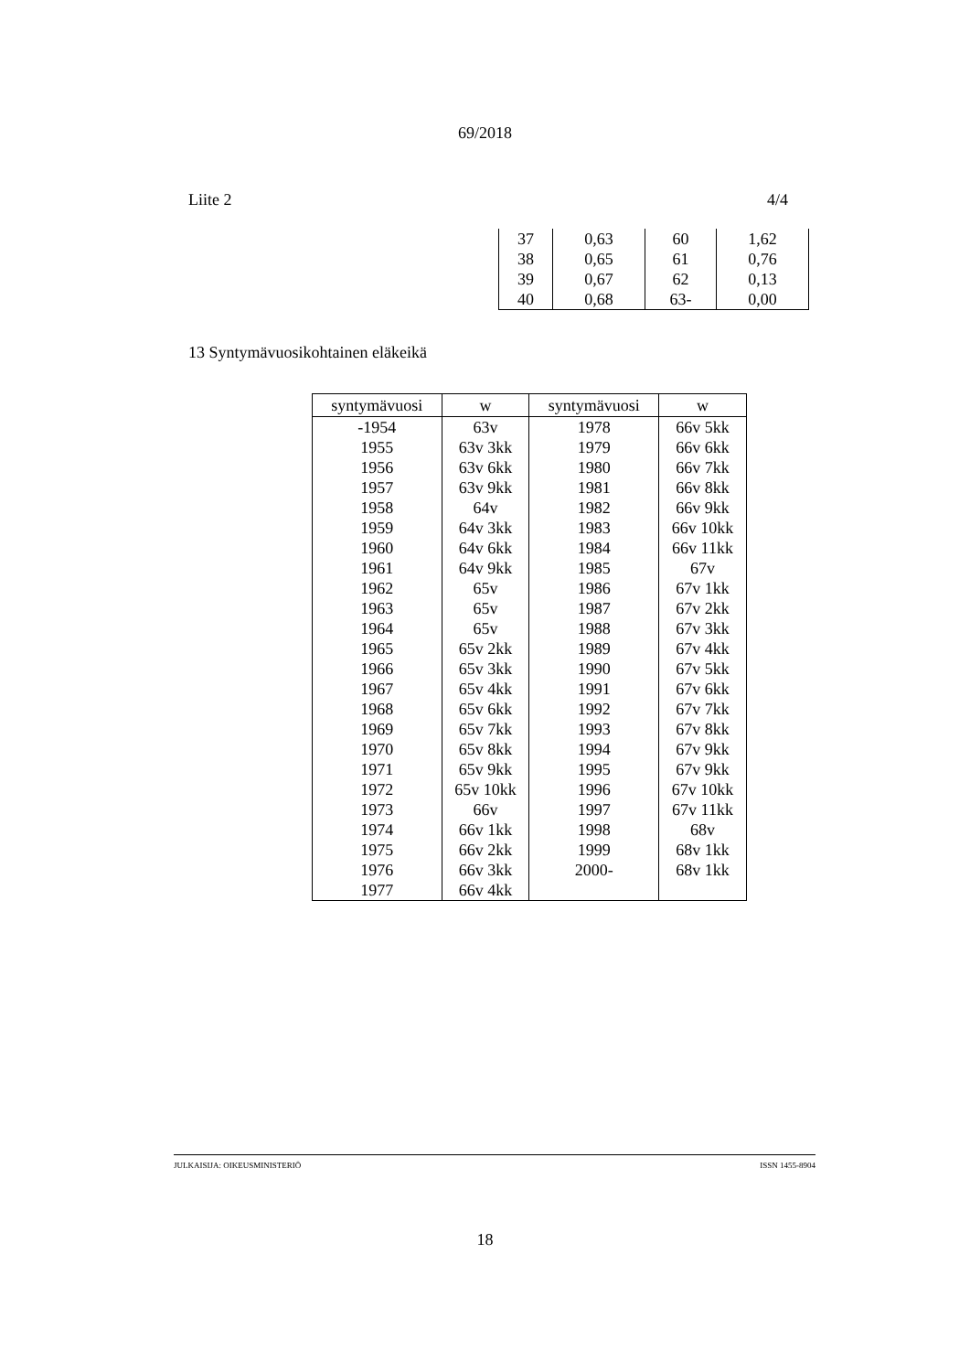69/2018
Liite 2 4/4
| 37 | 0,63 | 60 | 1,62 |
| 38 | 0,65 | 61 | 0,76 |
| 39 | 0,67 | 62 | 0,13 |
| 40 | 0,68 | 63- | 0,00 |
13 Syntymävuosikohtainen eläkeikä
| syntymävuosi | w | syntymävuosi | w |
| --- | --- | --- | --- |
| -1954 | 63v | 1978 | 66v 5kk |
| 1955 | 63v 3kk | 1979 | 66v 6kk |
| 1956 | 63v 6kk | 1980 | 66v 7kk |
| 1957 | 63v 9kk | 1981 | 66v 8kk |
| 1958 | 64v | 1982 | 66v 9kk |
| 1959 | 64v 3kk | 1983 | 66v 10kk |
| 1960 | 64v 6kk | 1984 | 66v 11kk |
| 1961 | 64v 9kk | 1985 | 67v |
| 1962 | 65v | 1986 | 67v 1kk |
| 1963 | 65v | 1987 | 67v 2kk |
| 1964 | 65v | 1988 | 67v 3kk |
| 1965 | 65v 2kk | 1989 | 67v 4kk |
| 1966 | 65v 3kk | 1990 | 67v 5kk |
| 1967 | 65v 4kk | 1991 | 67v 6kk |
| 1968 | 65v 6kk | 1992 | 67v 7kk |
| 1969 | 65v 7kk | 1993 | 67v 8kk |
| 1970 | 65v 8kk | 1994 | 67v 9kk |
| 1971 | 65v 9kk | 1995 | 67v 9kk |
| 1972 | 65v 10kk | 1996 | 67v 10kk |
| 1973 | 66v | 1997 | 67v 11kk |
| 1974 | 66v 1kk | 1998 | 68v |
| 1975 | 66v 2kk | 1999 | 68v 1kk |
| 1976 | 66v 3kk | 2000- | 68v 1kk |
| 1977 | 66v 4kk | | |
JULKAISIJA: OIKEUSMINISTERIÖ ISSN 1455-8904
18